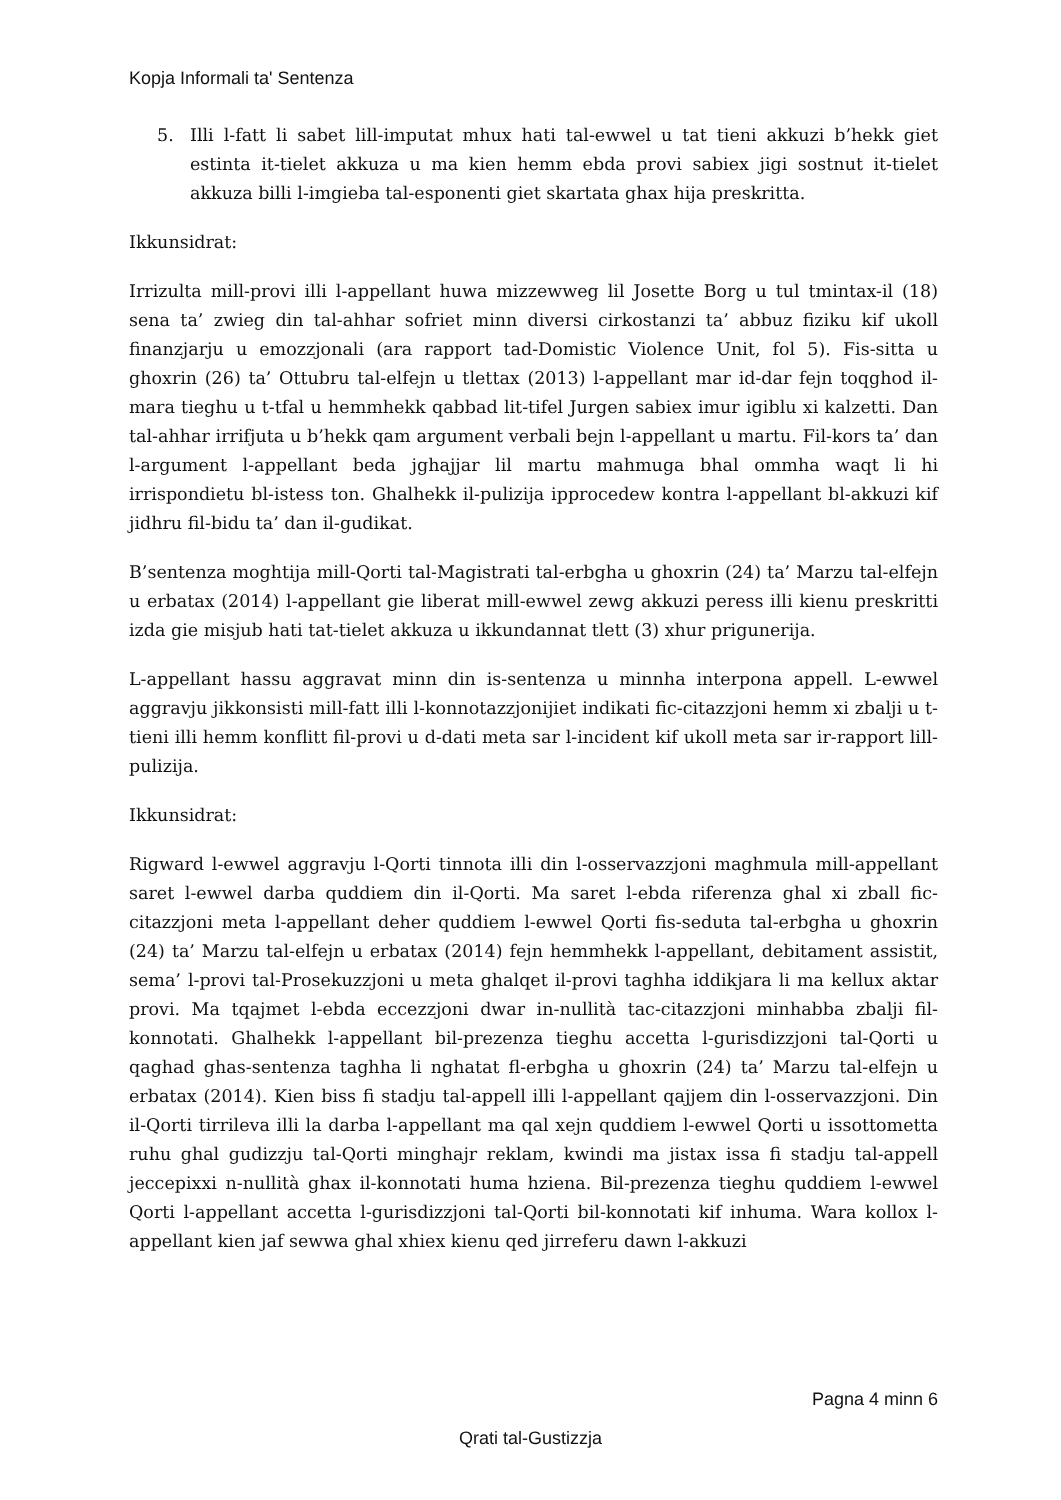Kopja Informali ta' Sentenza
5. Illi l-fatt li sabet lill-imputat mhux hati tal-ewwel u tat tieni akkuzi b’hekk giet estinta it-tielet akkuza u ma kien hemm ebda provi sabiex jigi sostnut it-tielet akkuza billi l-imgieba tal-esponenti giet skartata ghax hija preskritta.
Ikkunsidrat:
Irrizulta mill-provi illi l-appellant huwa mizzewweg lil Josette Borg u tul tmintax-il (18) sena ta’ zwieg din tal-ahhar sofriet minn diversi cirkostanzi ta’ abbuz fiziku kif ukoll finanzjarju u emozzjonali (ara rapport tad-Domistic Violence Unit, fol 5). Fis-sitta u ghoxrin (26) ta’ Ottubru tal-elfejn u tlettax (2013) l-appellant mar id-dar fejn toqghod il-mara tieghu u t-tfal u hemmhekk qabbad lit-tifel Jurgen sabiex imur igiblu xi kalzetti. Dan tal-ahhar irrifjuta u b’hekk qam argument verbali bejn l-appellant u martu. Fil-kors ta’ dan l-argument l-appellant beda jghajjar lil martu mahmuga bhal ommha waqt li hi irrispondietu bl-istess ton. Ghalhekk il-pulizija ipprocedew kontra l-appellant bl-akkuzi kif jidhru fil-bidu ta’ dan il-gudikat.
B’sentenza moghtija mill-Qorti tal-Magistrati tal-erbgha u ghoxrin (24) ta’ Marzu tal-elfejn u erbatax (2014) l-appellant gie liberat mill-ewwel zewg akkuzi peress illi kienu preskritti izda gie misjub hati tat-tielet akkuza u ikkundannat tlett (3) xhur prigunerija.
L-appellant hassu aggravat minn din is-sentenza u minnha interpona appell. L-ewwel aggravju jikkonsisti mill-fatt illi l-konnotazzjonijiet indikati fic-citazzjoni hemm xi zbalji u t-tieni illi hemm konflitt fil-provi u d-dati meta sar l-incident kif ukoll meta sar ir-rapport lill-pulizija.
Ikkunsidrat:
Rigward l-ewwel aggravju l-Qorti tinnota illi din l-osservazzjoni maghmula mill-appellant saret l-ewwel darba quddiem din il-Qorti. Ma saret l-ebda riferenza ghal xi zball fic-citazzjoni meta l-appellant deher quddiem l-ewwel Qorti fis-seduta tal-erbgha u ghoxrin (24) ta’ Marzu tal-elfejn u erbatax (2014) fejn hemmhekk l-appellant, debitament assistit, sema’ l-provi tal-Prosekuzzjoni u meta ghalqet il-provi taghha iddikjara li ma kellux aktar provi. Ma tqajmet l-ebda eccezzjoni dwar in-nullità tac-citazzjoni minhabba zbalji fil-konnotati. Ghalhekk l-appellant bil-prezenza tieghu accetta l-gurisdizzjoni tal-Qorti u qaghad ghas-sentenza taghha li nghatat fl-erbgha u ghoxrin (24) ta’ Marzu tal-elfejn u erbatax (2014). Kien biss fi stadju tal-appell illi l-appellant qajjem din l-osservazzjoni. Din il-Qorti tirrileva illi la darba l-appellant ma qal xejn quddiem l-ewwel Qorti u issottometta ruhu ghal gudizzju tal-Qorti minghajr reklam, kwindi ma jistax issa fi stadju tal-appell jeccepixxi n-nullità ghax il-konnotati huma hziena. Bil-prezenza tieghu quddiem l-ewwel Qorti l-appellant accetta l-gurisdizzjoni tal-Qorti bil-konnotati kif inhuma. Wara kollox l-appellant kien jaf sewwa ghal xhiex kienu qed jirreferu dawn l-akkuzi
Pagna 4 minn 6
Qrati tal-Gustizzja